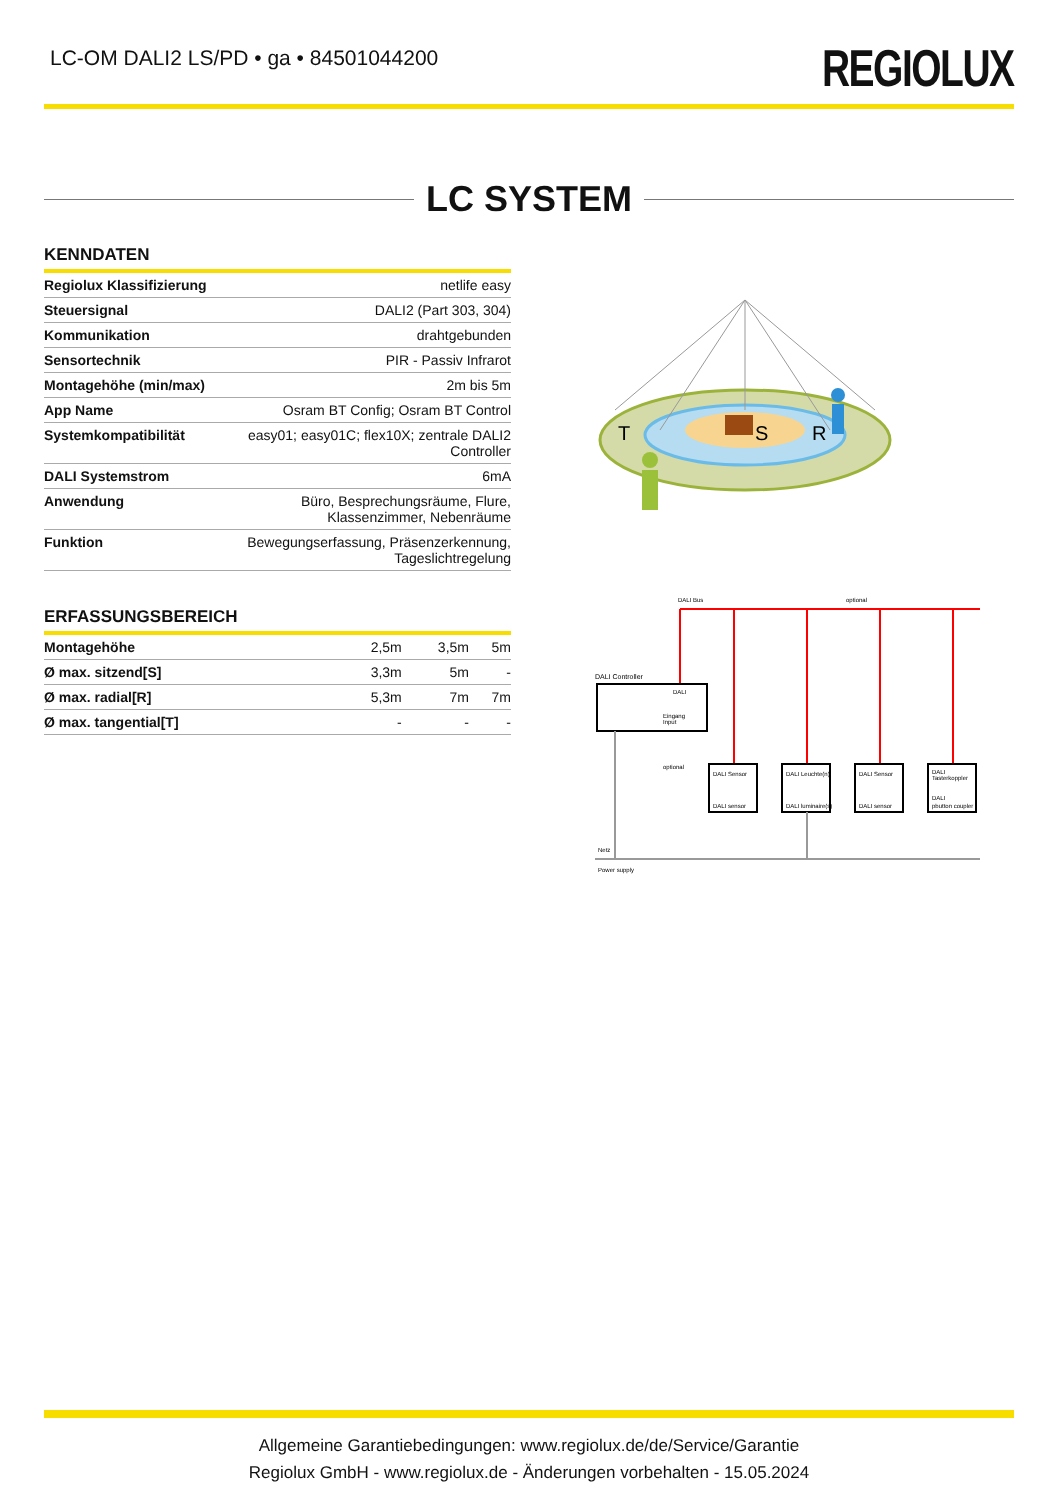LC-OM DALI2 LS/PD • ga • 84501044200
REGIOLUX
LC SYSTEM
KENNDATEN
| Regiolux Klassifizierung | netlife easy |
| Steuersignal | DALI2 (Part 303, 304) |
| Kommunikation | drahtgebunden |
| Sensortechnik | PIR - Passiv Infrarot |
| Montagehöhe (min/max) | 2m bis 5m |
| App Name | Osram BT Config; Osram BT Control |
| Systemkompatibilität | easy01; easy01C; flex10X; zentrale DALI2 Controller |
| DALI Systemstrom | 6mA |
| Anwendung | Büro, Besprechungsräume, Flure, Klassenzimmer, Nebenräume |
| Funktion | Bewegungserfassung, Präsenzerkennung, Tageslichtregelung |
ERFASSUNGSBEREICH
| Montagehöhe | 2,5m | 3,5m | 5m |
| Ø max. sitzend[S] | 3,3m | 5m | - |
| Ø max. radial[R] | 5,3m | 7m | 7m |
| Ø max. tangential[T] | - | - | - |
T
S
R
DALI Bus
optional
DALI Controller
DALI
Eingang
Input
optional
DALI Sensor
DALI sensor
DALI Leuchte(n)
DALI luminaire(s)
DALI Sensor
DALI sensor
DALI
Tasterkoppler
DALI
pbutton coupler
Netz
Power supply
Allgemeine Garantiebedingungen: www.regiolux.de/de/Service/Garantie
Regiolux GmbH - www.regiolux.de - Änderungen vorbehalten - 15.05.2024